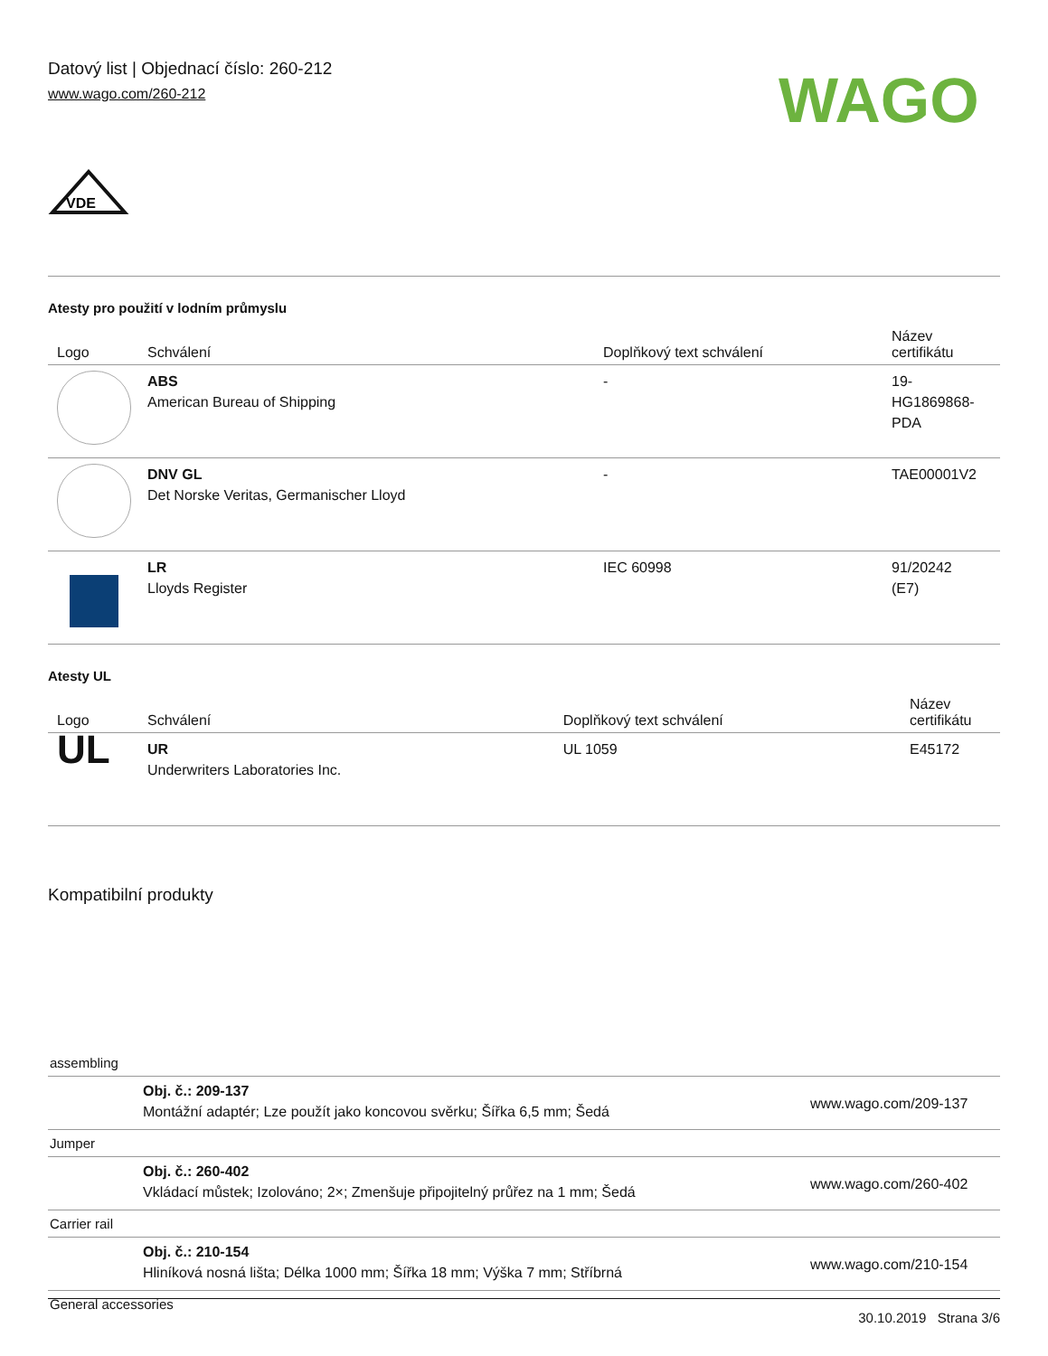Datový list | Objednací číslo: 260-212
www.wago.com/260-212
WAGO
VDE
Atesty pro použití v lodním průmyslu
| Logo | Schválení | Doplňkový text schválení | Název certifikátu |
| --- | --- | --- | --- |
| | ABS American Bureau of Shipping | - | 19- HG1869868- PDA |
| | DNV GL Det Norske Veritas, Germanischer Lloyd | - | TAE00001V2 |
| | LR Lloyds Register | IEC 60998 | 91/20242 (E7) |
Atesty UL
| Logo | Schválení | Doplňkový text schválení | Název certifikátu |
| --- | --- | --- | --- |
| UL | UR Underwriters Laboratories Inc. | UL 1059 | E45172 |
Kompatibilní produkty
assembling
| | Obj. č.: 209-137 Montážní adaptér; Lze použít jako koncovou svěrku; Šířka 6,5 mm; Šedá | www.wago.com/209-137 |
Jumper
| | Obj. č.: 260-402 Vkládací můstek; Izolováno; 2×; Zmenšuje připojitelný průřez na 1 mm; Šedá | www.wago.com/260-402 |
Carrier rail
| | Obj. č.: 210-154 Hliníková nosná lišta; Délka 1000 mm; Šířka 18 mm; Výška 7 mm; Stříbrná | www.wago.com/210-154 |
General accessories
30.10.2019 Strana 3/6